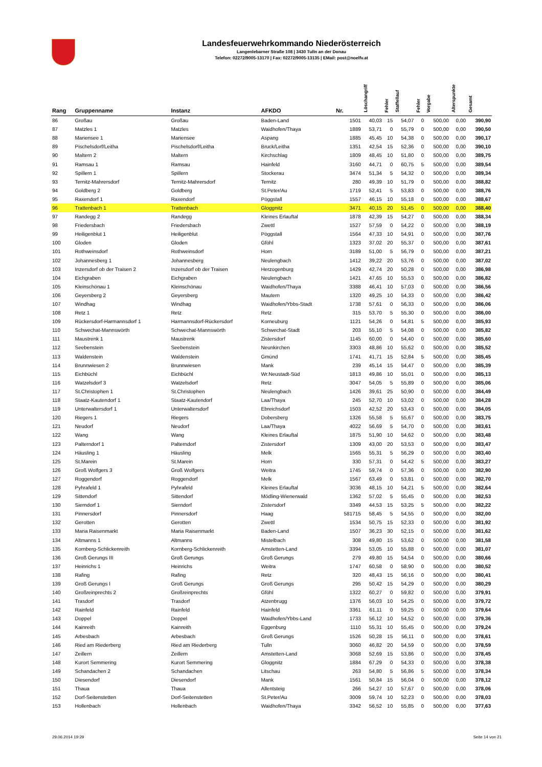Landesfeuerwehrkommando Niederösterreich
Langenlebarner Straße 108 | 3430 Tulln an der Donau
Telefon: 02272/9005-13170 | Fax: 02272/9005-13135 | EMail: post@noelfv.at
| Rang | Gruppenname | Instanz | AFKDO | Nr. | Löschangriff | Fehler | Staffellauf | Fehler | Vorgabe | Alterspunkte | Gesamt |
| --- | --- | --- | --- | --- | --- | --- | --- | --- | --- | --- | --- |
| 86 | Großau | Großau | Baden-Land | 1501 | 40,03 | 15 | 54,07 | 0 | 500,00 | 0,00 | 390,90 |
| 87 | Matzles 1 | Matzles | Waidhofen/Thaya | 1889 | 53,71 | 0 | 55,79 | 0 | 500,00 | 0,00 | 390,50 |
| 88 | Mariensee 1 | Mariensee | Aspang | 1885 | 45,45 | 10 | 54,38 | 0 | 500,00 | 0,00 | 390,17 |
| 89 | Pischelsdorf/Leitha | Pischelsdorf/Leitha | Bruck/Leitha | 1351 | 42,54 | 15 | 52,36 | 0 | 500,00 | 0,00 | 390,10 |
| 90 | Maltern 2 | Maltern | Kirchschlag | 1809 | 48,45 | 10 | 51,80 | 0 | 500,00 | 0,00 | 389,75 |
| 91 | Ramsau 1 | Ramsau | Hainfeld | 3160 | 44,71 | 0 | 60,75 | 5 | 500,00 | 0,00 | 389,54 |
| 92 | Spillern 1 | Spillern | Stockerau | 3474 | 51,34 | 5 | 54,32 | 0 | 500,00 | 0,00 | 389,34 |
| 93 | Ternitz-Mahrersdorf | Ternitz-Mahrersdorf | Ternitz | 280 | 49,39 | 10 | 51,79 | 0 | 500,00 | 0,00 | 388,82 |
| 94 | Goldberg 2 | Goldberg | St.Peter/Au | 1719 | 52,41 | 5 | 53,83 | 0 | 500,00 | 0,00 | 388,76 |
| 95 | Raxendorf 1 | Raxendorf | Pöggstall | 1557 | 46,15 | 10 | 55,18 | 0 | 500,00 | 0,00 | 388,67 |
| 96 | Trattenbach 1 | Trattenbach | Gloggnitz | 3471 | 40,15 | 20 | 51,45 | 0 | 500,00 | 0,00 | 388,40 |
| 97 | Randegg 2 | Randegg | Kleines Erlauftal | 1878 | 42,39 | 15 | 54,27 | 0 | 500,00 | 0,00 | 388,34 |
| 98 | Friedersbach | Friedersbach | Zwettl | 1527 | 57,59 | 0 | 54,22 | 0 | 500,00 | 0,00 | 388,19 |
| 99 | Heiligenblut 1 | Heiligenblut | Pöggstall | 1564 | 47,33 | 10 | 54,91 | 0 | 500,00 | 0,00 | 387,76 |
| 100 | Gloden | Gloden | Gföhl | 1323 | 37,02 | 20 | 55,37 | 0 | 500,00 | 0,00 | 387,61 |
| 101 | Rothweinsdorf | Rothweinsdorf | Horn | 3189 | 51,00 | 5 | 56,79 | 0 | 500,00 | 0,00 | 387,21 |
| 102 | Johannesberg 1 | Johannesberg | Neulengbach | 1412 | 39,22 | 20 | 53,76 | 0 | 500,00 | 0,00 | 387,02 |
| 103 | Inzersdorf ob der Traisen 2 | Inzersdorf ob der Traisen | Herzogenburg | 1429 | 42,74 | 20 | 50,28 | 0 | 500,00 | 0,00 | 386,98 |
| 104 | Eichgraben | Eichgraben | Neulengbach | 1421 | 47,65 | 10 | 55,53 | 0 | 500,00 | 0,00 | 386,82 |
| 105 | Kleinschönau 1 | Kleinschönau | Waidhofen/Thaya | 3388 | 46,41 | 10 | 57,03 | 0 | 500,00 | 0,00 | 386,56 |
| 106 | Geyersberg 2 | Geyersberg | Mautern | 1320 | 49,25 | 10 | 54,33 | 0 | 500,00 | 0,00 | 386,42 |
| 107 | Windhag | Windhag | Waidhofen/Ybbs-Stadt | 1738 | 57,61 | 0 | 56,33 | 0 | 500,00 | 0,00 | 386,06 |
| 108 | Retz 1 | Retz | Retz | 315 | 53,70 | 5 | 55,30 | 0 | 500,00 | 0,00 | 386,00 |
| 109 | Rückersdorf-Harmannsdorf 1 | Harmannsdorf-Rückersdorf | Korneuburg | 1121 | 54,26 | 0 | 54,81 | 5 | 500,00 | 0,00 | 385,93 |
| 110 | Schwechat-Mannswörth | Schwechat-Mannswörth | Schwechat-Stadt | 203 | 55,10 | 5 | 54,08 | 0 | 500,00 | 0,00 | 385,82 |
| 111 | Maustrenk 1 | Maustrenk | Zistersdorf | 1145 | 60,00 | 0 | 54,40 | 0 | 500,00 | 0,00 | 385,60 |
| 112 | Seebenstein | Seebenstein | Neunkirchen | 3303 | 48,86 | 10 | 55,62 | 0 | 500,00 | 0,00 | 385,52 |
| 113 | Waldenstein | Waldenstein | Gmünd | 1741 | 41,71 | 15 | 52,84 | 5 | 500,00 | 0,00 | 385,45 |
| 114 | Brunnwiesen 2 | Brunnwiesen | Mank | 239 | 45,14 | 15 | 54,47 | 0 | 500,00 | 0,00 | 385,39 |
| 115 | Eichbüchl | Eichbüchl | Wr.Neustadt-Süd | 1813 | 49,86 | 10 | 55,01 | 0 | 500,00 | 0,00 | 385,13 |
| 116 | Watzelsdorf 3 | Watzelsdorf | Retz | 3047 | 54,05 | 5 | 55,89 | 0 | 500,00 | 0,00 | 385,06 |
| 117 | St.Christophen 1 | St.Christophen | Neulengbach | 1426 | 39,61 | 25 | 50,90 | 0 | 500,00 | 0,00 | 384,49 |
| 118 | Staatz-Kautendorf 1 | Staatz-Kautendorf | Laa/Thaya | 245 | 52,70 | 10 | 53,02 | 0 | 500,00 | 0,00 | 384,28 |
| 119 | Unterwaltersdorf 1 | Unterwaltersdorf | Ebreichsdorf | 1503 | 42,52 | 20 | 53,43 | 0 | 500,00 | 0,00 | 384,05 |
| 120 | Riegers 1 | Riegers | Dobersberg | 1326 | 55,58 | 5 | 55,67 | 0 | 500,00 | 0,00 | 383,75 |
| 121 | Neudorf | Neudorf | Laa/Thaya | 4022 | 56,69 | 5 | 54,70 | 0 | 500,00 | 0,00 | 383,61 |
| 122 | Wang | Wang | Kleines Erlauftal | 1875 | 51,90 | 10 | 54,62 | 0 | 500,00 | 0,00 | 383,48 |
| 123 | Palterndorf 1 | Palterndorf | Zistersdorf | 1309 | 43,00 | 20 | 53,53 | 0 | 500,00 | 0,00 | 383,47 |
| 124 | Häusling 1 | Häusling | Melk | 1565 | 55,31 | 5 | 56,29 | 0 | 500,00 | 0,00 | 383,40 |
| 125 | St.Marein | St.Marein | Horn | 330 | 57,31 | 0 | 54,42 | 5 | 500,00 | 0,00 | 383,27 |
| 126 | Groß Wolfgers 3 | Groß Wolfgers | Weitra | 1745 | 59,74 | 0 | 57,36 | 0 | 500,00 | 0,00 | 382,90 |
| 127 | Roggendorf | Roggendorf | Melk | 1567 | 63,49 | 0 | 53,81 | 0 | 500,00 | 0,00 | 382,70 |
| 128 | Pyhrafeld 1 | Pyhrafeld | Kleines Erlauftal | 3036 | 48,15 | 10 | 54,21 | 5 | 500,00 | 0,00 | 382,64 |
| 129 | Sittendorf | Sittendorf | Mödling-Wienerwald | 1362 | 57,02 | 5 | 55,45 | 0 | 500,00 | 0,00 | 382,53 |
| 130 | Sierndorf 1 | Sierndorf | Zistersdorf | 3349 | 44,53 | 15 | 53,25 | 5 | 500,00 | 0,00 | 382,22 |
| 131 | Pinnersdorf | Pinnersdorf | Haag | 581715 | 58,45 | 5 | 54,55 | 0 | 500,00 | 0,00 | 382,00 |
| 132 | Gerotten | Gerotten | Zwettl | 1534 | 50,75 | 15 | 52,33 | 0 | 500,00 | 0,00 | 381,92 |
| 133 | Maria Raisenmarkt | Maria Raisenmarkt | Baden-Land | 1507 | 36,23 | 30 | 52,15 | 0 | 500,00 | 0,00 | 381,62 |
| 134 | Altmanns 1 | Altmanns | Mistelbach | 308 | 49,80 | 15 | 53,62 | 0 | 500,00 | 0,00 | 381,58 |
| 135 | Kornberg-Schlickenreith | Kornberg-Schlickenreith | Amstetten-Land | 3394 | 53,05 | 10 | 55,88 | 0 | 500,00 | 0,00 | 381,07 |
| 136 | Groß Gerungs III | Groß Gerungs | Groß Gerungs | 279 | 49,80 | 15 | 54,54 | 0 | 500,00 | 0,00 | 380,66 |
| 137 | Heinrichs 1 | Heinrichs | Weitra | 1747 | 60,58 | 0 | 58,90 | 0 | 500,00 | 0,00 | 380,52 |
| 138 | Rafing | Rafing | Retz | 320 | 48,43 | 15 | 56,16 | 0 | 500,00 | 0,00 | 380,41 |
| 139 | Groß Gerungs I | Groß Gerungs | Groß Gerungs | 295 | 50,42 | 15 | 54,29 | 0 | 500,00 | 0,00 | 380,29 |
| 140 | Großreinprechts 2 | Großreinprechts | Gföhl | 1322 | 60,27 | 0 | 59,82 | 0 | 500,00 | 0,00 | 379,91 |
| 141 | Trasdorf | Trasdorf | Atzenbrugg | 1376 | 56,03 | 10 | 54,25 | 0 | 500,00 | 0,00 | 379,72 |
| 142 | Rainfeld | Rainfeld | Hainfeld | 3361 | 61,11 | 0 | 59,25 | 0 | 500,00 | 0,00 | 379,64 |
| 143 | Doppel | Doppel | Waidhofen/Ybbs-Land | 1733 | 56,12 | 10 | 54,52 | 0 | 500,00 | 0,00 | 379,36 |
| 144 | Kainreith | Kainreith | Eggenburg | 1110 | 55,31 | 10 | 55,45 | 0 | 500,00 | 0,00 | 379,24 |
| 145 | Arbesbach | Arbesbach | Groß Gerungs | 1526 | 50,28 | 15 | 56,11 | 0 | 500,00 | 0,00 | 378,61 |
| 146 | Ried am Riederberg | Ried am Riederberg | Tulln | 3060 | 46,82 | 20 | 54,59 | 0 | 500,00 | 0,00 | 378,59 |
| 147 | Zeillern | Zeillern | Amstetten-Land | 3068 | 52,69 | 15 | 53,86 | 0 | 500,00 | 0,00 | 378,45 |
| 148 | Kurort Semmering | Kurort Semmering | Gloggnitz | 1884 | 67,29 | 0 | 54,33 | 0 | 500,00 | 0,00 | 378,38 |
| 149 | Schandachen 2 | Schandachen | Litschau | 263 | 54,80 | 5 | 56,86 | 5 | 500,00 | 0,00 | 378,34 |
| 150 | Diesendorf | Diesendorf | Mank | 1561 | 50,84 | 15 | 56,04 | 0 | 500,00 | 0,00 | 378,12 |
| 151 | Thaua | Thaua | Allentsteig | 266 | 54,27 | 10 | 57,67 | 0 | 500,00 | 0,00 | 378,06 |
| 152 | Dorf-Seitenstetten | Dorf-Seitenstetten | St.Peter/Au | 3009 | 59,74 | 10 | 52,23 | 0 | 500,00 | 0,00 | 378,03 |
| 153 | Hollenbach | Hollenbach | Waidhofen/Thaya | 3342 | 56,52 | 10 | 55,85 | 0 | 500,00 | 0,00 | 377,63 |
29.06.2014 19:29 Seite 14 von 21